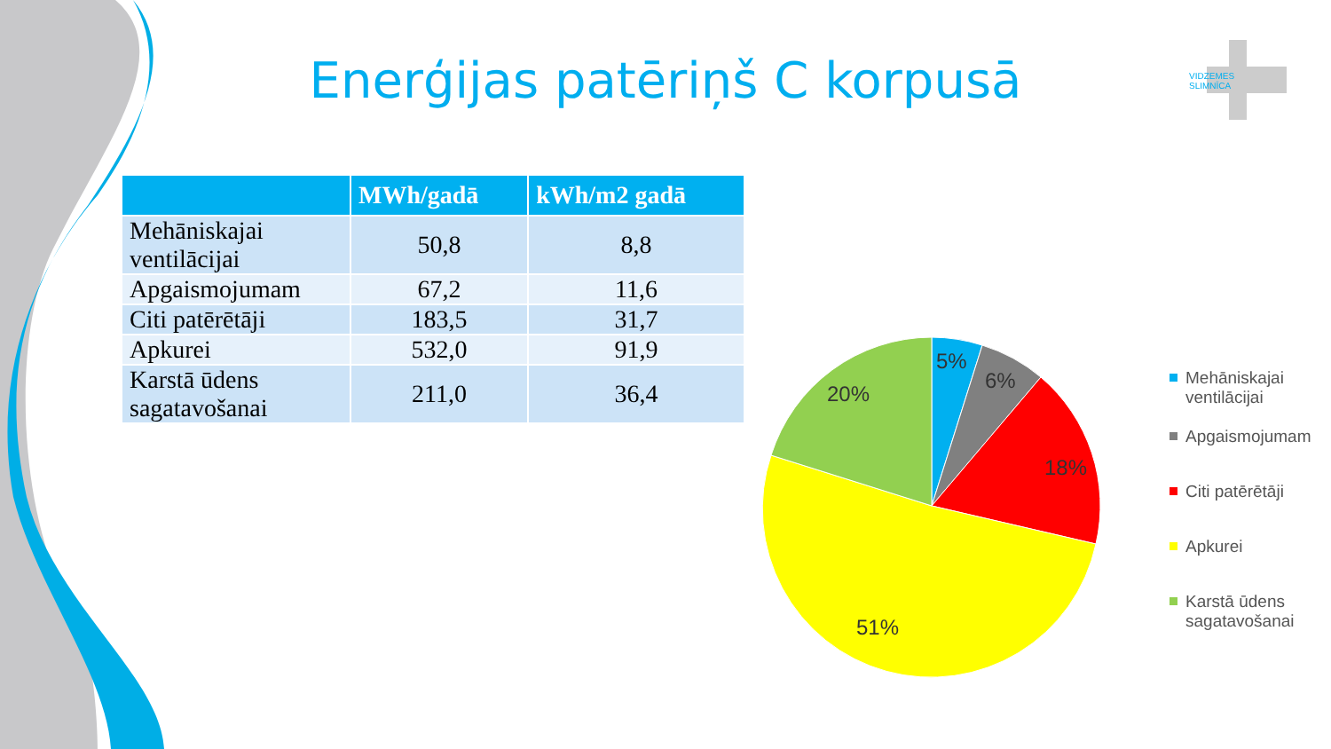Enerģijas patēriņš C korpusā
VIDZEMES
SLIMNĪCA
| | MWh/gadā | kWh/m2 gadā |
| --- | --- | --- |
| Mehāniskajai ventilācijai | 50,8 | 8,8 |
| Apgaismojumam | 67,2 | 11,6 |
| Citi patērētāji | 183,5 | 31,7 |
| Apkurei | 532,0 | 91,9 |
| Karstā ūdens sagatavošanai | 211,0 | 36,4 |
5%
6%
18%
51%
20%
Mehāniskajai ventilācijai
Apgaismojumam
Citi patērētāji
Apkurei
Karstā ūdens sagatavošanai